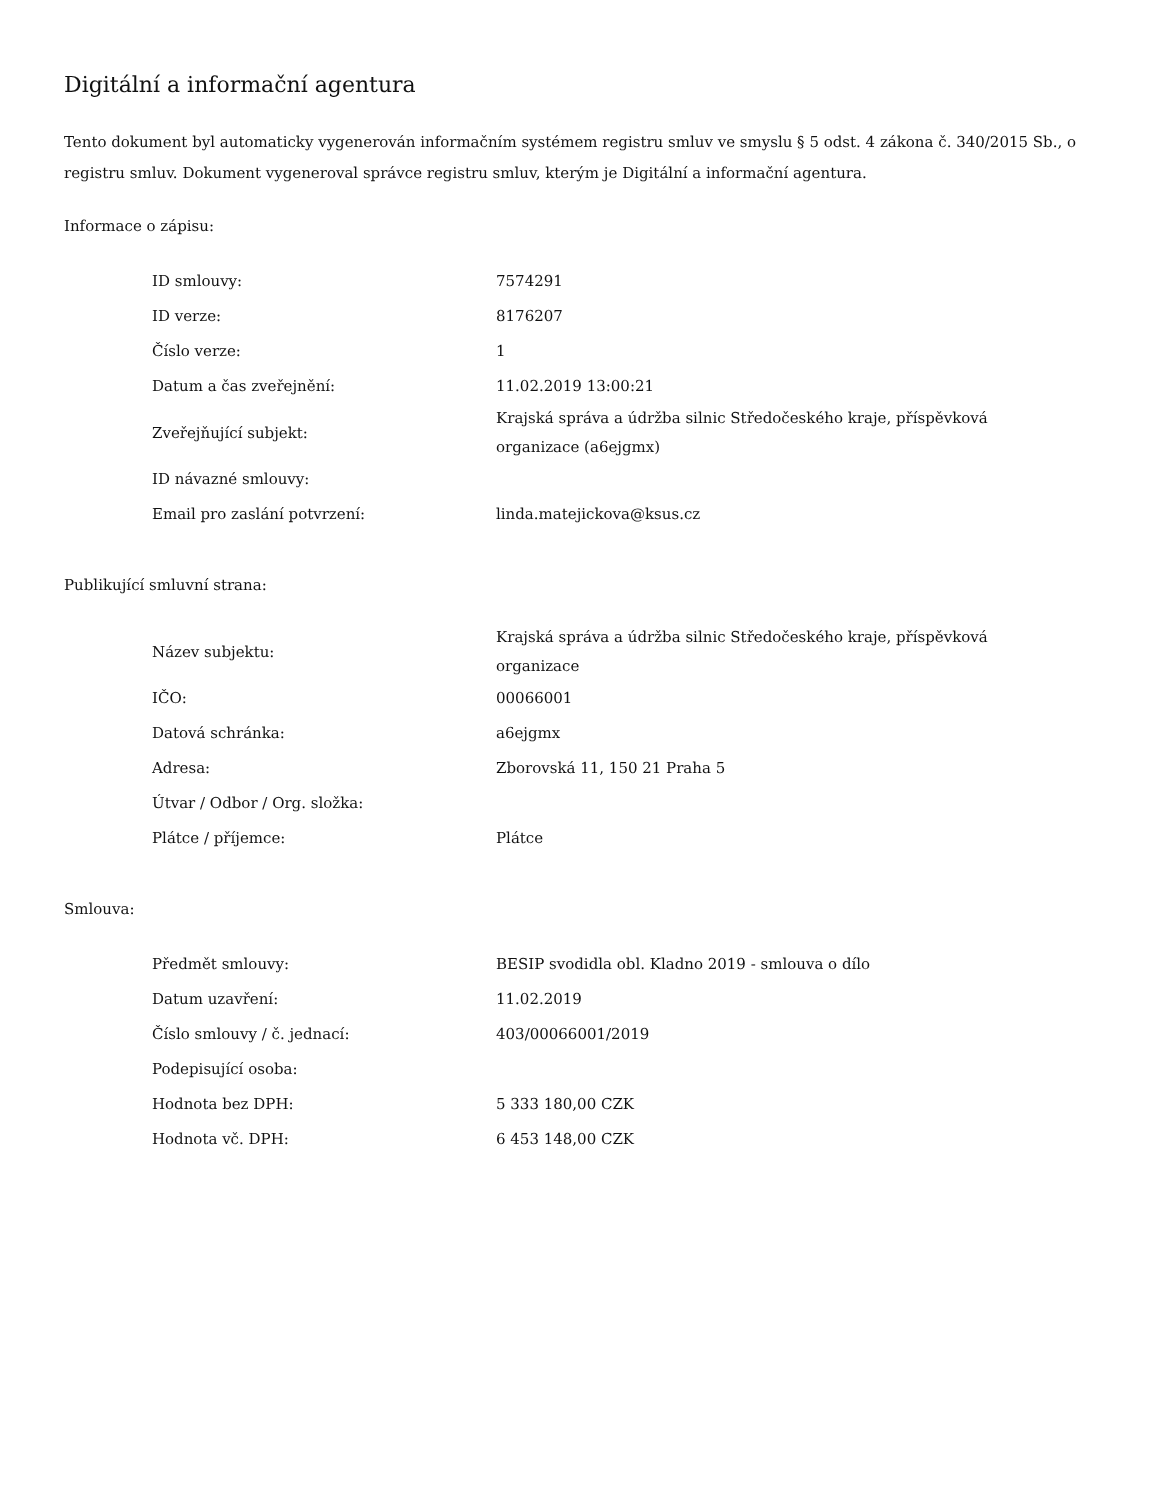Digitální a informační agentura
Tento dokument byl automaticky vygenerován informačním systémem registru smluv ve smyslu § 5 odst. 4 zákona č. 340/2015 Sb., o registru smluv. Dokument vygeneroval správce registru smluv, kterým je Digitální a informační agentura.
Informace o zápisu:
| ID smlouvy: | 7574291 |
| ID verze: | 8176207 |
| Číslo verze: | 1 |
| Datum a čas zveřejnění: | 11.02.2019 13:00:21 |
| Zveřejňující subjekt: | Krajská správa a údržba silnic Středočeského kraje, příspěvková organizace (a6ejgmx) |
| ID návazné smlouvy: | |
| Email pro zaslání potvrzení: | linda.matejickova@ksus.cz |
Publikující smluvní strana:
| Název subjektu: | Krajská správa a údržba silnic Středočeského kraje, příspěvková organizace |
| IČO: | 00066001 |
| Datová schránka: | a6ejgmx |
| Adresa: | Zborovská 11, 150 21 Praha 5 |
| Útvar / Odbor / Org. složka: | |
| Plátce / příjemce: | Plátce |
Smlouva:
| Předmět smlouvy: | BESIP svodidla obl. Kladno 2019 - smlouva o dílo |
| Datum uzavření: | 11.02.2019 |
| Číslo smlouvy / č. jednací: | 403/00066001/2019 |
| Podepisující osoba: | |
| Hodnota bez DPH: | 5 333 180,00 CZK |
| Hodnota vč. DPH: | 6 453 148,00 CZK |